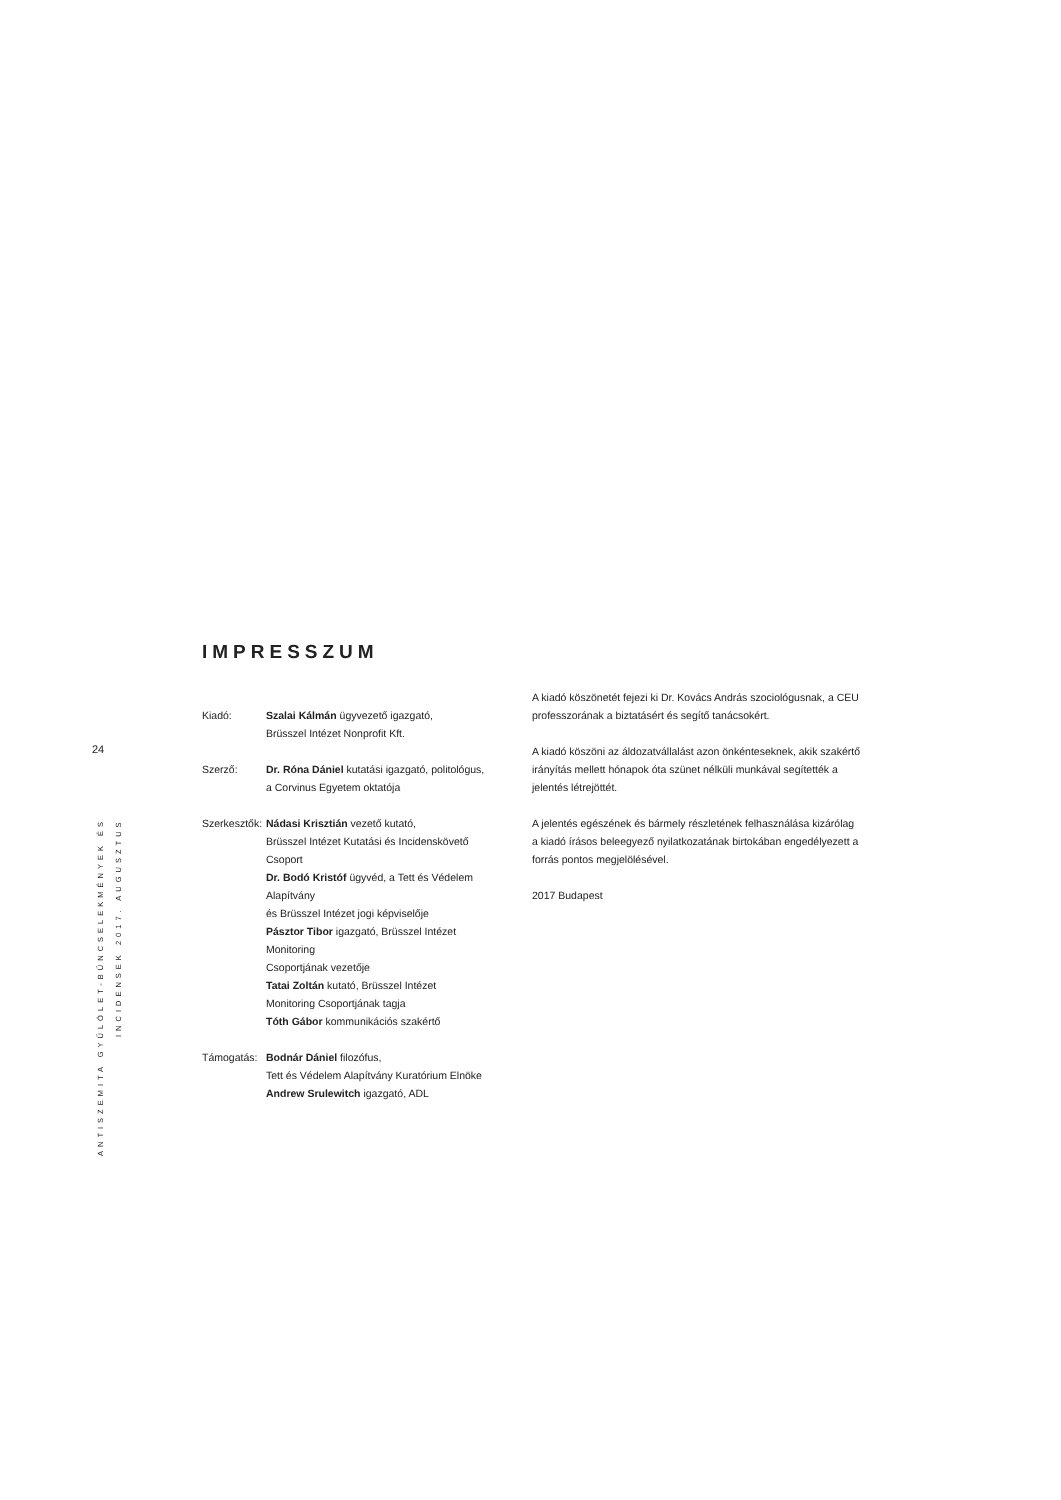24
ANTISZEMITA GYŰLÖLET-BŰNCSELEKMÉNYEK ÉS INCIDENSEK 2017. AUGUSZTUS
IMPRESSZUM
Kiadó: Szalai Kálmán ügyvezető igazgató,
Brüsszel Intézet Nonprofit Kft.
Szerző: Dr. Róna Dániel kutatási igazgató, politológus,
a Corvinus Egyetem oktatója
Szerkesztők:
Nádasi Krisztián vezető kutató,
Brüsszel Intézet Kutatási és Incidenskövető Csoport
Dr. Bodó Kristóf ügyvéd, a Tett és Védelem Alapítvány
és Brüsszel Intézet jogi képviselője
Pásztor Tibor igazgató, Brüsszel Intézet Monitoring
Csoportjának vezetője
Tatai Zoltán kutató, Brüsszel Intézet
Monitoring Csoportjának tagja
Tóth Gábor kommunikációs szakértő
Támogatás: Bodnár Dániel filozófus,
Tett és Védelem Alapítvány Kuratórium Elnöke
Andrew Srulewitch igazgató, ADL
A kiadó köszönetét fejezi ki Dr. Kovács András szociológusnak, a CEU professzorának a biztatásért és segítő tanácsokért.
A kiadó köszöni az áldozatvállalást azon önkénteseknek, akik szakértő irányítás mellett hónapok óta szünet nélküli munkával segítették a jelentés létrejöttét.
A jelentés egészének és bármely részletének felhasználása kizárólag a kiadó írásos beleegyező nyilatkozatának birtokában engedélyezett a forrás pontos megjelölésével.
2017 Budapest